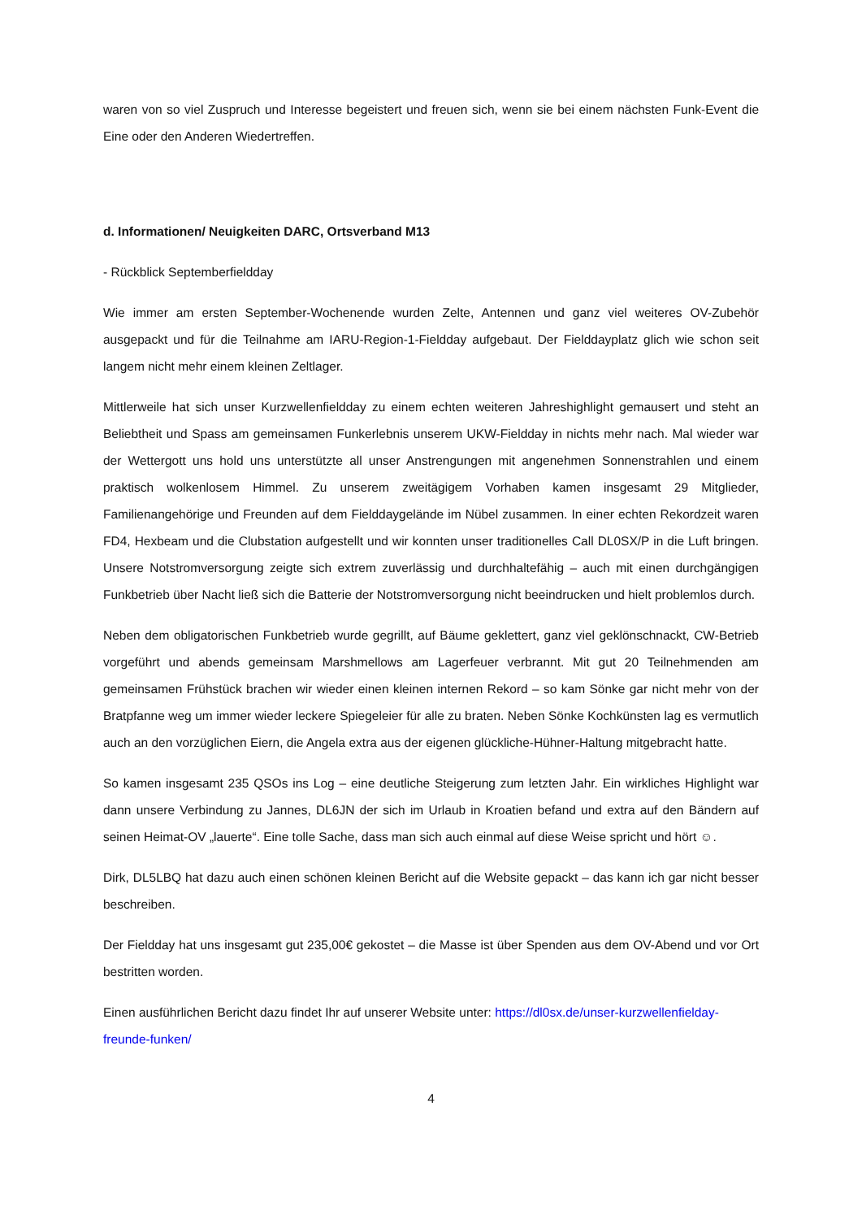waren von so viel Zuspruch und Interesse begeistert und freuen sich, wenn sie bei einem nächsten Funk-Event die Eine oder den Anderen Wiedertreffen.
d. Informationen/ Neuigkeiten DARC, Ortsverband M13
- Rückblick Septemberfieldday
Wie immer am ersten September-Wochenende wurden Zelte, Antennen und ganz viel weiteres OV-Zubehör ausgepackt und für die Teilnahme am IARU-Region-1-Fieldday aufgebaut. Der Fielddayplatz glich wie schon seit langem nicht mehr einem kleinen Zeltlager.
Mittlerweile hat sich unser Kurzwellenfieldday zu einem echten weiteren Jahreshighlight gemausert und steht an Beliebtheit und Spass am gemeinsamen Funkerlebnis unserem UKW-Fieldday in nichts mehr nach. Mal wieder war der Wettergott uns hold uns unterstützte all unser Anstrengungen mit angenehmen Sonnenstrahlen und einem praktisch wolkenlosem Himmel. Zu unserem zweitägigem Vorhaben kamen insgesamt 29 Mitglieder, Familienangehörige und Freunden auf dem Fielddaygelände im Nübel zusammen. In einer echten Rekordzeit waren FD4, Hexbeam und die Clubstation aufgestellt und wir konnten unser traditionelles Call DL0SX/P in die Luft bringen. Unsere Notstromversorgung zeigte sich extrem zuverlässig und durchhaltefähig – auch mit einen durchgängigen Funkbetrieb über Nacht ließ sich die Batterie der Notstromversorgung nicht beeindrucken und hielt problemlos durch.
Neben dem obligatorischen Funkbetrieb wurde gegrillt, auf Bäume geklettert, ganz viel geklönschnackt, CW-Betrieb vorgeführt und abends gemeinsam Marshmellows am Lagerfeuer verbrannt. Mit gut 20 Teilnehmenden am gemeinsamen Frühstück brachen wir wieder einen kleinen internen Rekord – so kam Sönke gar nicht mehr von der Bratpfanne weg um immer wieder leckere Spiegeleier für alle zu braten. Neben Sönke Kochkünsten lag es vermutlich auch an den vorzüglichen Eiern, die Angela extra aus der eigenen glückliche-Hühner-Haltung mitgebracht hatte.
So kamen insgesamt 235 QSOs ins Log – eine deutliche Steigerung zum letzten Jahr. Ein wirkliches Highlight war dann unsere Verbindung zu Jannes, DL6JN der sich im Urlaub in Kroatien befand und extra auf den Bändern auf seinen Heimat-OV „lauerte“. Eine tolle Sache, dass man sich auch einmal auf diese Weise spricht und hört ☺.
Dirk, DL5LBQ hat dazu auch einen schönen kleinen Bericht auf die Website gepackt – das kann ich gar nicht besser beschreiben.
Der Fieldday hat uns insgesamt gut 235,00€ gekostet – die Masse ist über Spenden aus dem OV-Abend und vor Ort bestritten worden.
Einen ausführlichen Bericht dazu findet Ihr auf unserer Website unter: https://dl0sx.de/unser-kurzwellenfielday-freunde-funken/
4